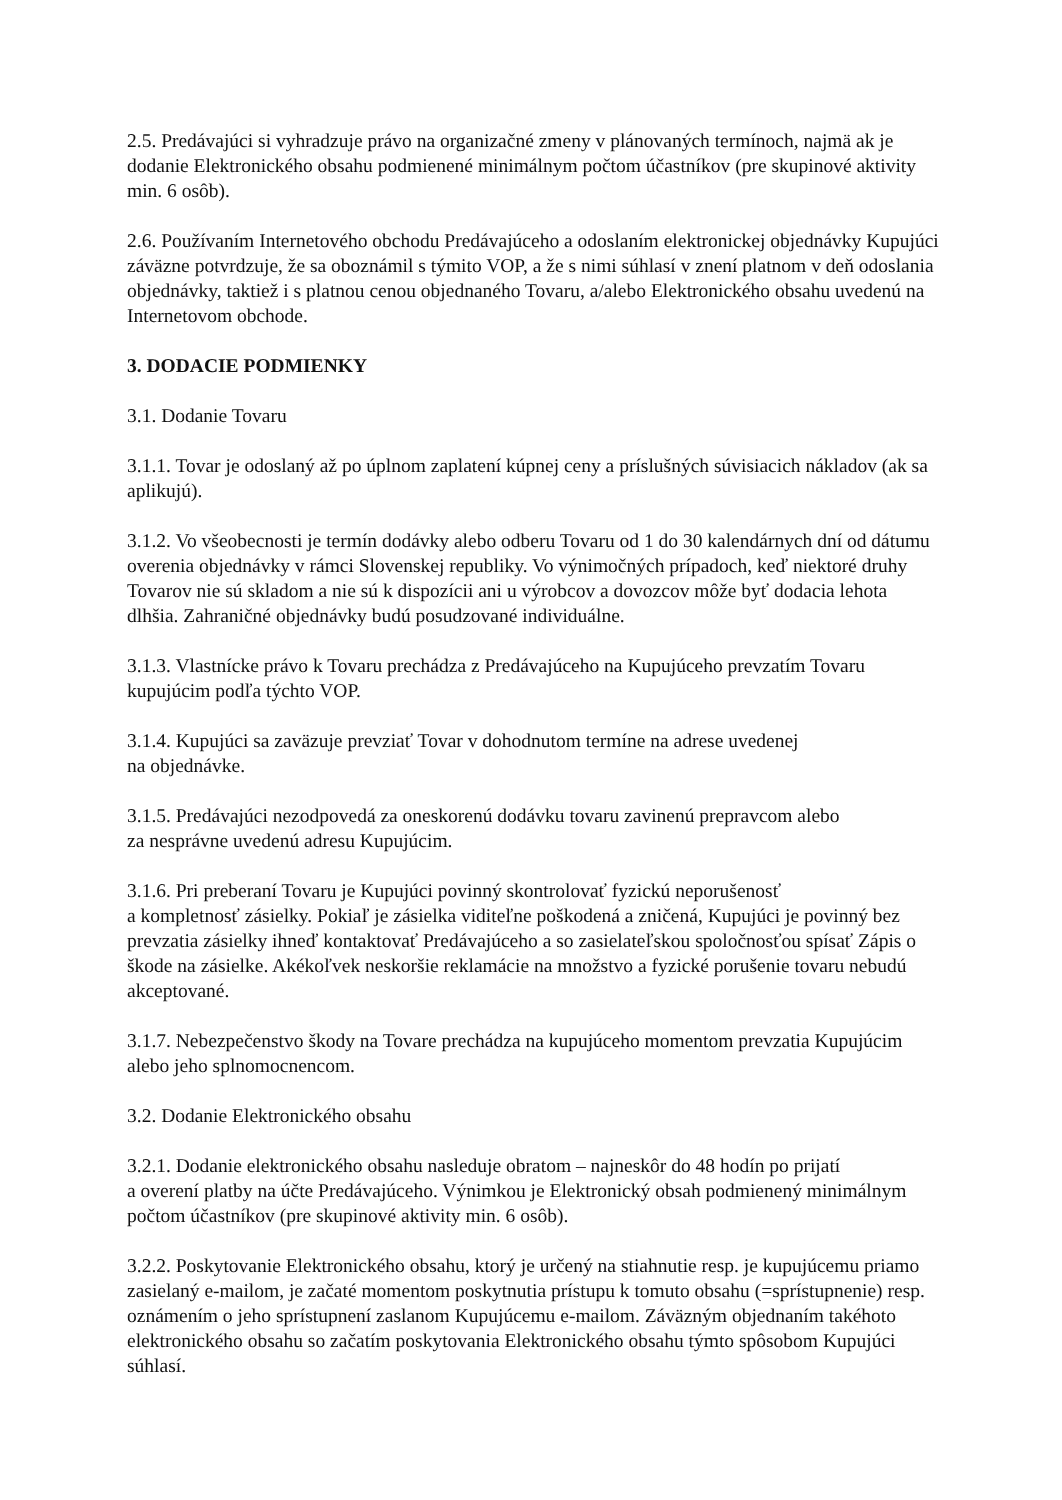2.5. Predávajúci si vyhradzuje právo na organizačné zmeny v plánovaných termínoch, najmä ak je dodanie Elektronického obsahu podmienené minimálnym počtom účastníkov (pre skupinové aktivity min. 6 osôb).
2.6. Používaním Internetového obchodu Predávajúceho a odoslaním elektronickej objednávky Kupujúci záväzne potvrdzuje, že sa oboznámil s týmito VOP, a že s nimi súhlasí v znení platnom v deň odoslania objednávky, taktiež i s platnou cenou objednaného Tovaru, a/alebo Elektronického obsahu uvedenú na Internetovom obchode.
3. DODACIE PODMIENKY
3.1. Dodanie Tovaru
3.1.1. Tovar je odoslaný až po úplnom zaplatení kúpnej ceny a príslušných súvisiacich nákladov (ak sa aplikujú).
3.1.2. Vo všeobecnosti je termín dodávky alebo odberu Tovaru od 1 do 30 kalendárnych dní od dátumu overenia objednávky v rámci Slovenskej republiky. Vo výnimočných prípadoch, keď niektoré druhy Tovarov nie sú skladom a nie sú k dispozícii ani u výrobcov a dovozcov môže byť dodacia lehota dlhšia. Zahraničné objednávky budú posudzované individuálne.
3.1.3. Vlastnícke právo k Tovaru prechádza z Predávajúceho na Kupujúceho prevzatím Tovaru kupujúcim podľa týchto VOP.
3.1.4. Kupujúci sa zaväzuje prevziať Tovar v dohodnutom termíne na adrese uvedenej
na objednávke.
3.1.5. Predávajúci nezodpovedá za oneskorenú dodávku tovaru zavinenú prepravcom alebo
za nesprávne uvedenú adresu Kupujúcim.
3.1.6. Pri preberaní Tovaru je Kupujúci povinný skontrolovať fyzickú neporušenosť
a kompletnosť zásielky. Pokiaľ je zásielka viditeľne poškodená a zničená, Kupujúci je povinný bez prevzatia zásielky ihneď kontaktovať Predávajúceho a so zasielateľskou spoločnosťou spísať Zápis o škode na zásielke. Akékoľvek neskoršie reklamácie na množstvo a fyzické porušenie tovaru nebudú akceptované.
3.1.7. Nebezpečenstvo škody na Tovare prechádza na kupujúceho momentom prevzatia Kupujúcim alebo jeho splnomocnencom.
3.2. Dodanie Elektronického obsahu
3.2.1. Dodanie elektronického obsahu nasleduje obratom – najneskôr do 48 hodín po prijatí
a overení platby na účte Predávajúceho. Výnimkou je Elektronický obsah podmienený minimálnym počtom účastníkov (pre skupinové aktivity min. 6 osôb).
3.2.2. Poskytovanie Elektronického obsahu, ktorý je určený na stiahnutie resp. je kupujúcemu priamo zasielaný e-mailom, je začaté momentom poskytnutia prístupu k tomuto obsahu (=sprístupnenie) resp. oznámením o jeho sprístupnení zaslanom Kupujúcemu e-mailom. Záväzným objednaním takéhoto elektronického obsahu so začatím poskytovania Elektronického obsahu týmto spôsobom Kupujúci súhlasí.